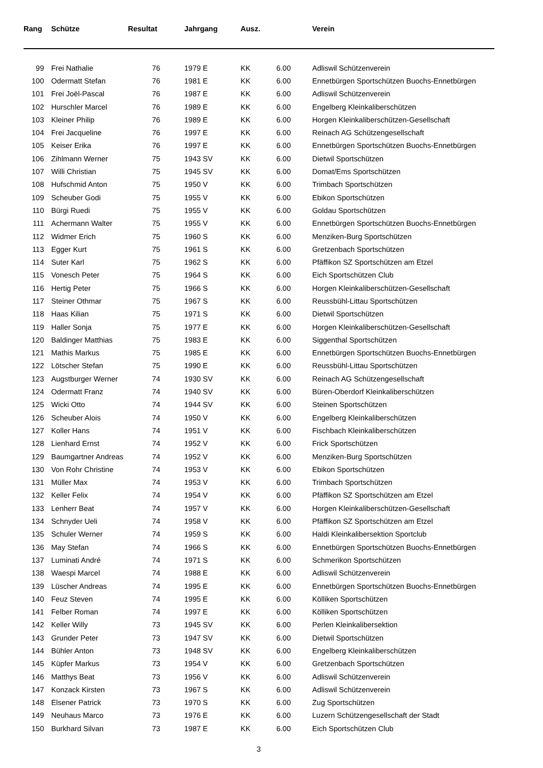| Rang | Schütze | Resultat | Jahrgang | Ausz. | | Verein |
| --- | --- | --- | --- | --- | --- | --- |
| 99 | Frei Nathalie | 76 | 1979 E | KK | 6.00 | Adliswil Schützenverein |
| 100 | Odermatt Stefan | 76 | 1981 E | KK | 6.00 | Ennetbürgen Sportschützen Buochs-Ennetbürgen |
| 101 | Frei Joël-Pascal | 76 | 1987 E | KK | 6.00 | Adliswil Schützenverein |
| 102 | Hurschler Marcel | 76 | 1989 E | KK | 6.00 | Engelberg Kleinkaliberschützen |
| 103 | Kleiner Philip | 76 | 1989 E | KK | 6.00 | Horgen Kleinkaliberschützen-Gesellschaft |
| 104 | Frei Jacqueline | 76 | 1997 E | KK | 6.00 | Reinach AG Schützengesellschaft |
| 105 | Keiser Erika | 76 | 1997 E | KK | 6.00 | Ennetbürgen Sportschützen Buochs-Ennetbürgen |
| 106 | Zihlmann Werner | 75 | 1943 SV | KK | 6.00 | Dietwil Sportschützen |
| 107 | Willi Christian | 75 | 1945 SV | KK | 6.00 | Domat/Ems Sportschützen |
| 108 | Hufschmid Anton | 75 | 1950 V | KK | 6.00 | Trimbach Sportschützen |
| 109 | Scheuber Godi | 75 | 1955 V | KK | 6.00 | Ebikon Sportschützen |
| 110 | Bürgi Ruedi | 75 | 1955 V | KK | 6.00 | Goldau Sportschützen |
| 111 | Achermann Walter | 75 | 1955 V | KK | 6.00 | Ennetbürgen Sportschützen Buochs-Ennetbürgen |
| 112 | Widmer Erich | 75 | 1960 S | KK | 6.00 | Menziken-Burg Sportschützen |
| 113 | Egger Kurt | 75 | 1961 S | KK | 6.00 | Gretzenbach Sportschützen |
| 114 | Suter Karl | 75 | 1962 S | KK | 6.00 | Pfäffikon SZ Sportschützen am Etzel |
| 115 | Vonesch Peter | 75 | 1964 S | KK | 6.00 | Eich Sportschützen Club |
| 116 | Hertig Peter | 75 | 1966 S | KK | 6.00 | Horgen Kleinkaliberschützen-Gesellschaft |
| 117 | Steiner Othmar | 75 | 1967 S | KK | 6.00 | Reussbühl-Littau Sportschützen |
| 118 | Haas Kilian | 75 | 1971 S | KK | 6.00 | Dietwil Sportschützen |
| 119 | Haller Sonja | 75 | 1977 E | KK | 6.00 | Horgen Kleinkaliberschützen-Gesellschaft |
| 120 | Baldinger Matthias | 75 | 1983 E | KK | 6.00 | Siggenthal Sportschützen |
| 121 | Mathis Markus | 75 | 1985 E | KK | 6.00 | Ennetbürgen Sportschützen Buochs-Ennetbürgen |
| 122 | Lötscher Stefan | 75 | 1990 E | KK | 6.00 | Reussbühl-Littau Sportschützen |
| 123 | Augstburger Werner | 74 | 1930 SV | KK | 6.00 | Reinach AG Schützengesellschaft |
| 124 | Odermatt Franz | 74 | 1940 SV | KK | 6.00 | Büren-Oberdorf Kleinkaliberschützen |
| 125 | Wicki Otto | 74 | 1944 SV | KK | 6.00 | Steinen Sportschützen |
| 126 | Scheuber Alois | 74 | 1950 V | KK | 6.00 | Engelberg Kleinkaliberschützen |
| 127 | Koller Hans | 74 | 1951 V | KK | 6.00 | Fischbach Kleinkaliberschützen |
| 128 | Lienhard Ernst | 74 | 1952 V | KK | 6.00 | Frick Sportschützen |
| 129 | Baumgartner Andreas | 74 | 1952 V | KK | 6.00 | Menziken-Burg Sportschützen |
| 130 | Von Rohr Christine | 74 | 1953 V | KK | 6.00 | Ebikon Sportschützen |
| 131 | Müller Max | 74 | 1953 V | KK | 6.00 | Trimbach Sportschützen |
| 132 | Keller Felix | 74 | 1954 V | KK | 6.00 | Pfäffikon SZ Sportschützen am Etzel |
| 133 | Lenherr Beat | 74 | 1957 V | KK | 6.00 | Horgen Kleinkaliberschützen-Gesellschaft |
| 134 | Schnyder Ueli | 74 | 1958 V | KK | 6.00 | Pfäffikon SZ Sportschützen am Etzel |
| 135 | Schuler Werner | 74 | 1959 S | KK | 6.00 | Haldi Kleinkalibersektion Sportclub |
| 136 | May Stefan | 74 | 1966 S | KK | 6.00 | Ennetbürgen Sportschützen Buochs-Ennetbürgen |
| 137 | Luminati André | 74 | 1971 S | KK | 6.00 | Schmerikon Sportschützen |
| 138 | Waespi Marcel | 74 | 1988 E | KK | 6.00 | Adliswil Schützenverein |
| 139 | Lüscher Andreas | 74 | 1995 E | KK | 6.00 | Ennetbürgen Sportschützen Buochs-Ennetbürgen |
| 140 | Feuz Steven | 74 | 1995 E | KK | 6.00 | Kölliken Sportschützen |
| 141 | Felber Roman | 74 | 1997 E | KK | 6.00 | Kölliken Sportschützen |
| 142 | Keller Willy | 73 | 1945 SV | KK | 6.00 | Perlen Kleinkalibersektion |
| 143 | Grunder Peter | 73 | 1947 SV | KK | 6.00 | Dietwil Sportschützen |
| 144 | Bühler Anton | 73 | 1948 SV | KK | 6.00 | Engelberg Kleinkaliberschützen |
| 145 | Küpfer Markus | 73 | 1954 V | KK | 6.00 | Gretzenbach Sportschützen |
| 146 | Matthys Beat | 73 | 1956 V | KK | 6.00 | Adliswil Schützenverein |
| 147 | Konzack Kirsten | 73 | 1967 S | KK | 6.00 | Adliswil Schützenverein |
| 148 | Elsener Patrick | 73 | 1970 S | KK | 6.00 | Zug Sportschützen |
| 149 | Neuhaus Marco | 73 | 1976 E | KK | 6.00 | Luzern Schützengesellschaft der Stadt |
| 150 | Burkhard Silvan | 73 | 1987 E | KK | 6.00 | Eich Sportschützen Club |
3